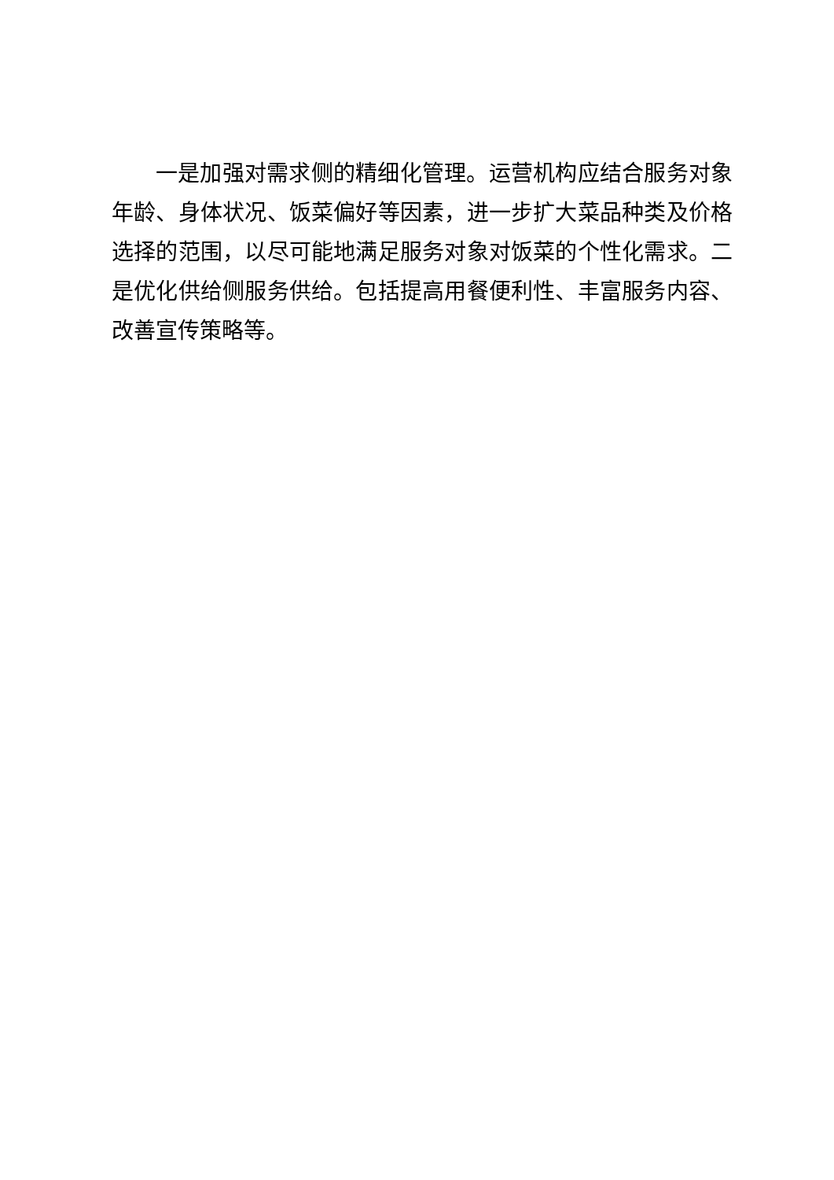一是加强对需求侧的精细化管理。运营机构应结合服务对象年龄、身体状况、饭菜偏好等因素，进一步扩大菜品种类及价格选择的范围，以尽可能地满足服务对象对饭菜的个性化需求。二是优化供给侧服务供给。包括提高用餐便利性、丰富服务内容、改善宣传策略等。